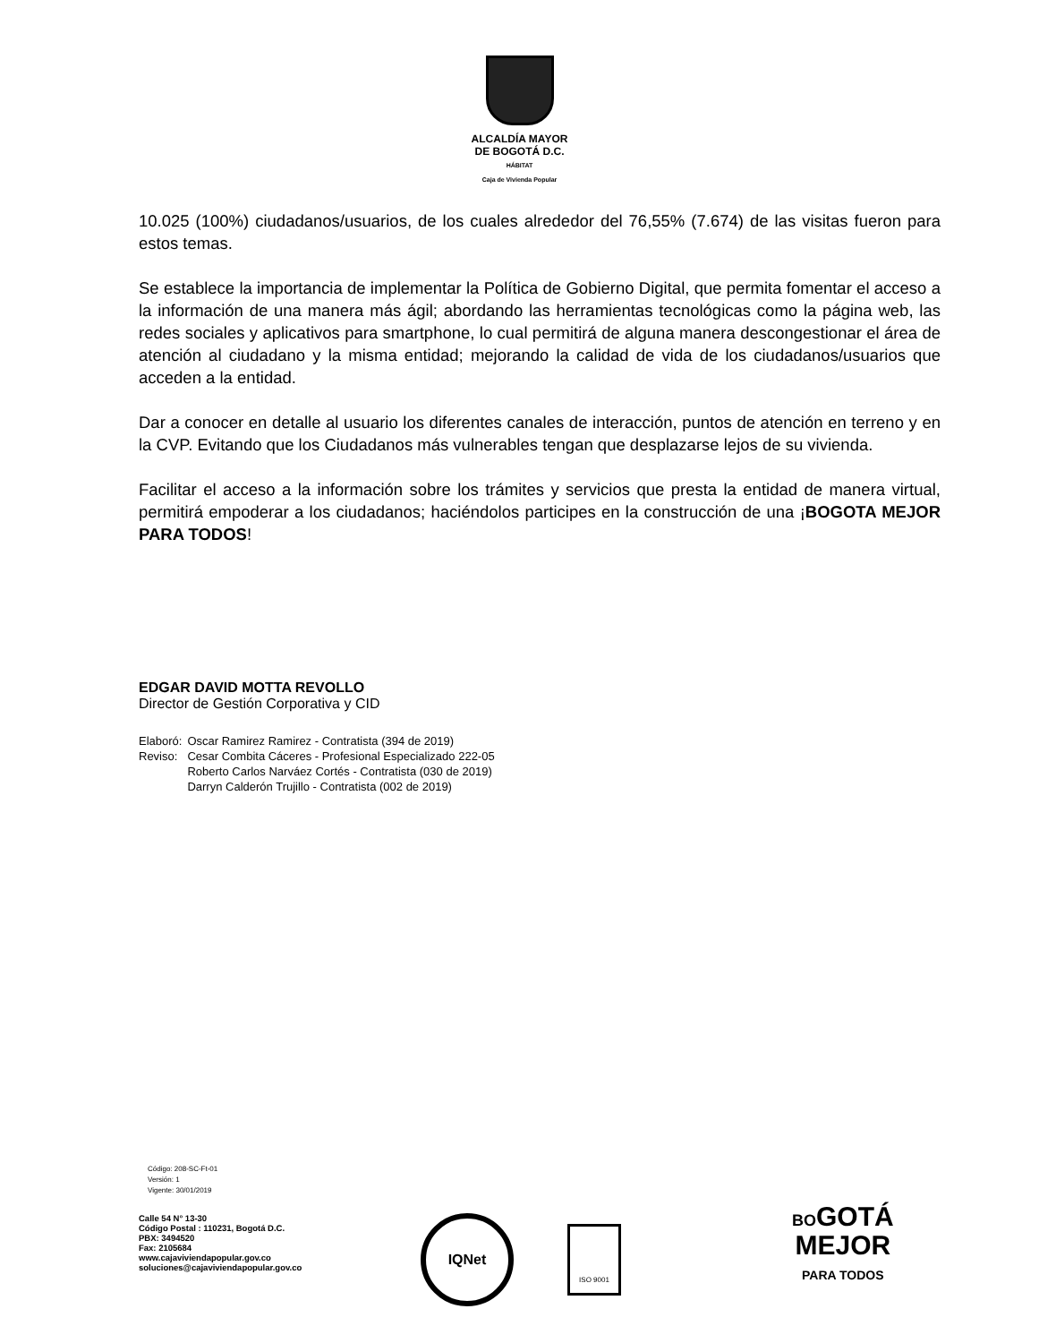ALCALDÍA MAYOR
DE BOGOTÁ D.C.
HÁBITAT
Caja de Vivienda Popular
10.025 (100%) ciudadanos/usuarios, de los cuales alrededor del 76,55% (7.674) de las visitas fueron para estos temas.
Se establece la importancia de implementar la Política de Gobierno Digital, que permita fomentar el acceso a la información de una manera más ágil; abordando las herramientas tecnológicas como la página web, las redes sociales y aplicativos para smartphone, lo cual permitirá de alguna manera descongestionar el área de atención al ciudadano y la misma entidad; mejorando la calidad de vida de los ciudadanos/usuarios que acceden a la entidad.
Dar a conocer en detalle al usuario los diferentes canales de interacción, puntos de atención en terreno y en la CVP. Evitando que los Ciudadanos más vulnerables tengan que desplazarse lejos de su vivienda.
Facilitar el acceso a la información sobre los trámites y servicios que presta la entidad de manera virtual, permitirá empoderar a los ciudadanos; haciéndolos participes en la construcción de una ¡BOGOTA MEJOR PARA TODOS!
EDGAR DAVID MOTTA REVOLLO
Director de Gestión Corporativa y CID
| Elaboró: | Oscar Ramirez Ramirez - Contratista (394 de 2019) |
| Reviso: | Cesar Combita Cáceres - Profesional Especializado 222-05 Roberto Carlos Narváez Cortés - Contratista (030 de 2019) Darryn Calderón Trujillo - Contratista (002 de 2019) |
Código: 208-SC-Ft-01
Versión: 1
Vigente: 30/01/2019
Calle 54 N° 13-30
Código Postal : 110231, Bogotá D.C.
PBX: 3494520
Fax: 2105684
www.cajaviviendapopular.gov.co
soluciones@cajaviviendapopular.gov.co
IQNet
ISO 9001
BOGOTÁ
MEJOR
PARA TODOS